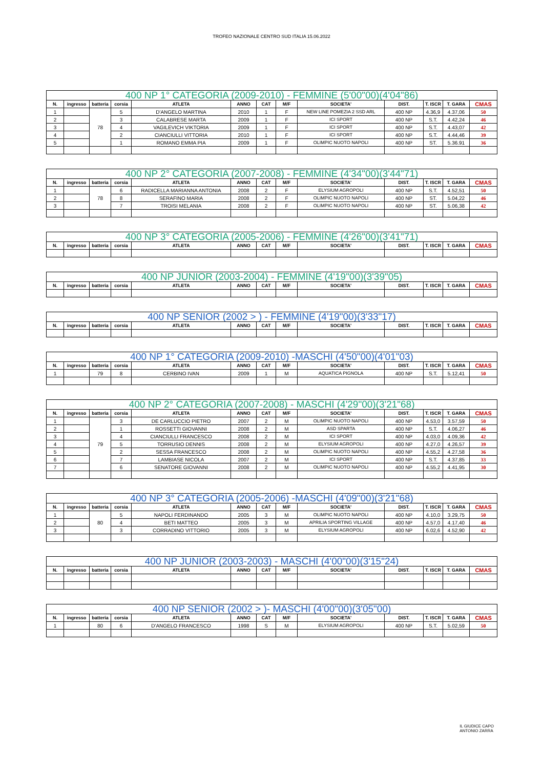TROFEO NAZIONALE CENTRO SUD ITALIA 15.06.2022
| 400 NP 1° CATEGORIA (2009-2010) - FEMMINE (5'00"00)(4'04"86) | | | | | | | | | | | | |
| --- | --- | --- | --- | --- | --- | --- | --- | --- | --- | --- | --- | --- |
| N. | ingresso | batteria | corsia | ATLETA | ANNO | CAT | M/F | SOCIETA' | DIST. | T. ISCR | T. GARA | CMAS |
| 1 | | 78 | 5 | D'ANGELO MARTINA | 2010 | 1 | F | NEW LINE POMEZIA 2 SSD ARL | 400 NP | 4.36,9 | 4.37,06 | 50 |
| 2 | | | 3 | CALABRESE MARTA | 2009 | 1 | F | ICI SPORT | 400 NP | S.T. | 4.42,24 | 46 |
| 3 | | | 4 | VAGILEVICH VIKTORIA | 2009 | 1 | F | ICI SPORT | 400 NP | S.T. | 4.43,07 | 42 |
| 4 | | | 2 | CIANCIULLI VITTORIA | 2010 | 1 | F | ICI SPORT | 400 NP | S.T. | 4.44,46 | 39 |
| 5 | | | 1 | ROMANO EMMA PIA | 2009 | 1 | F | OLIMPIC NUOTO NAPOLI | 400 NP | ST. | 5.36.91 | 36 |
| 400 NP 2° CATEGORIA (2007-2008) - FEMMINE (4'34"00)(3'44"71) | | | | | | | | | | | | |
| --- | --- | --- | --- | --- | --- | --- | --- | --- | --- | --- | --- | --- |
| N. | ingresso | batteria | corsia | ATLETA | ANNO | CAT | M/F | SOCIETA' | DIST. | T. ISCR | T. GARA | CMAS |
| 1 | | 78 | 6 | RADICELLA MARIANNA ANTONIA | 2008 | 2 | F | ELYSIUM AGROPOLI | 400 NP | S.T. | 4.52,51 | 50 |
| 2 | | | 8 | SERAFINO MARIA | 2008 | 2 | F | OLIMPIC NUOTO NAPOLI | 400 NP | ST. | 5.04,22 | 46 |
| 3 | | | 7 | TROISI MELANIA | 2008 | 2 | F | OLIMPIC NUOTO NAPOLI | 400 NP | ST. | 5.06,38 | 42 |
| 400 NP 3° CATEGORIA (2005-2006) - FEMMINE (4'26"00)(3'41"71) | | | | | | | | | | | | |
| --- | --- | --- | --- | --- | --- | --- | --- | --- | --- | --- | --- | --- |
| N. | ingresso | batteria | corsia | ATLETA | ANNO | CAT | M/F | SOCIETA' | DIST. | T. ISCR | T. GARA | CMAS |
| 400 NP JUNIOR (2003-2004) - FEMMINE (4'19"00)(3'39"05) | | | | | | | | | | | | |
| --- | --- | --- | --- | --- | --- | --- | --- | --- | --- | --- | --- | --- |
| N. | ingresso | batteria | corsia | ATLETA | ANNO | CAT | M/F | SOCIETA' | DIST. | T. ISCR | T. GARA | CMAS |
| 400 NP SENIOR (2002 > ) - FEMMINE (4'19"00)(3'33"17) | | | | | | | | | | | | |
| --- | --- | --- | --- | --- | --- | --- | --- | --- | --- | --- | --- | --- |
| N. | ingresso | batteria | corsia | ATLETA | ANNO | CAT | M/F | SOCIETA' | DIST. | T. ISCR | T. GARA | CMAS |
| 400 NP 1° CATEGORIA (2009-2010) -MASCHI (4'50"00)(4'01"03) | | | | | | | | | | | | |
| --- | --- | --- | --- | --- | --- | --- | --- | --- | --- | --- | --- | --- |
| N. | ingresso | batteria | corsia | ATLETA | ANNO | CAT | M/F | SOCIETA' | DIST. | T. ISCR | T. GARA | CMAS |
| 1 | | 79 | 8 | CERBINO IVAN | 2009 | 1 | M | AQUATICA PIGNOLA | 400 NP | S.T. | 5.12,41 | 50 |
| 400 NP 2° CATEGORIA (2007-2008) - MASCHI (4'29"00)(3'21"68) | | | | | | | | | | | | |
| --- | --- | --- | --- | --- | --- | --- | --- | --- | --- | --- | --- | --- |
| N. | ingresso | batteria | corsia | ATLETA | ANNO | CAT | M/F | SOCIETA' | DIST. | T. ISCR | T. GARA | CMAS |
| 1 | | 79 | 3 | DE CARLUCCIO PIETRO | 2007 | 2 | M | OLIMPIC NUOTO NAPOLI | 400 NP | 4.53,0 | 3.57,59 | 50 |
| 2 | | | 1 | ROSSETTI GIOVANNI | 2008 | 2 | M | ASD SPARTA | 400 NP | S.T. | 4.06,27 | 46 |
| 3 | | | 4 | CIANCIULLI FRANCESCO | 2008 | 2 | M | ICI SPORT | 400 NP | 4.03,0 | 4.09,36 | 42 |
| 4 | | | 5 | TORRUSIO DENNIS | 2008 | 2 | M | ELYSIUM AGROPOLI | 400 NP | 4.27,0 | 4.26,57 | 39 |
| 5 | | | 2 | SESSA FRANCESCO | 2008 | 2 | M | OLIMPIC NUOTO NAPOLI | 400 NP | 4.55,2 | 4.27,58 | 36 |
| 6 | | | 7 | LAMBIASE NICOLA | 2007 | 2 | M | ICI SPORT | 400 NP | S.T. | 4.37,85 | 33 |
| 7 | | | 6 | SENATORE GIOVANNI | 2008 | 2 | M | OLIMPIC NUOTO NAPOLI | 400 NP | 4.55,2 | 4.41,95 | 30 |
| 400 NP 3° CATEGORIA (2005-2006) -MASCHI (4'09"00)(3'21"68) | | | | | | | | | | | | |
| --- | --- | --- | --- | --- | --- | --- | --- | --- | --- | --- | --- | --- |
| N. | ingresso | batteria | corsia | ATLETA | ANNO | CAT | M/F | SOCIETA' | DIST. | T. ISCR | T. GARA | CMAS |
| 1 | | 80 | 5 | NAPOLI FERDINANDO | 2005 | 3 | M | OLIMPIC NUOTO NAPOLI | 400 NP | 4.10,0 | 3.29,75 | 50 |
| 2 | | | 4 | BETI MATTEO | 2005 | 3 | M | APRILIA SPORTING VILLAGE | 400 NP | 4.57,0 | 4.17,40 | 46 |
| 3 | | | 3 | CORRADINO VITTORIO | 2005 | 3 | M | ELYSIUM AGROPOLI | 400 NP | 6.02,6 | 4.52,90 | 42 |
| 400 NP JUNIOR (2003-2003) - MASCHI (4'00"00)(3'15"24) | | | | | | | | | | | | |
| --- | --- | --- | --- | --- | --- | --- | --- | --- | --- | --- | --- | --- |
| N. | ingresso | batteria | corsia | ATLETA | ANNO | CAT | M/F | SOCIETA' | DIST. | T. ISCR | T. GARA | CMAS |
| 400 NP SENIOR (2002 > )- MASCHI (4'00"00)(3'05"00) | | | | | | | | | | | | |
| --- | --- | --- | --- | --- | --- | --- | --- | --- | --- | --- | --- | --- |
| N. | ingresso | batteria | corsia | ATLETA | ANNO | CAT | M/F | SOCIETA' | DIST. | T. ISCR | T. GARA | CMAS |
| 1 | | 80 | 6 | D'ANGELO FRANCESCO | 1998 | S | M | ELYSIUM AGROPOLI | 400 NP | S.T. | 5.02,59 | 50 |
IL GIUDICE CAPO
ANTONIO ZARRA